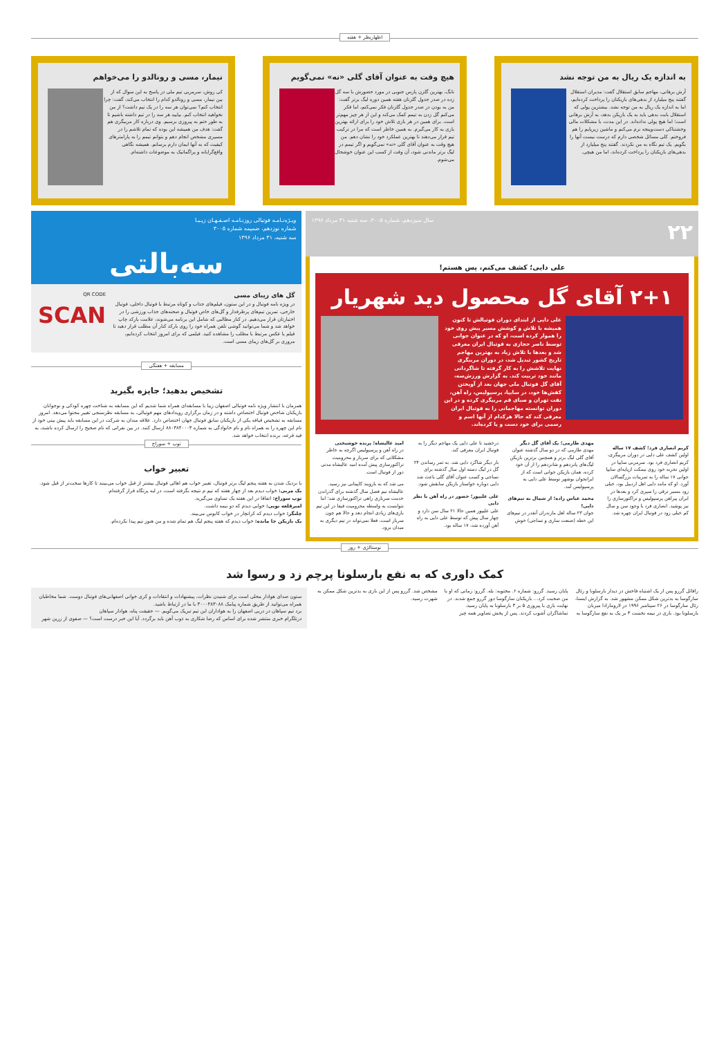اظهارنظر + هفته
به اندازه یک ریال به من توجه نشد
آرش برهانی، مهاجم سابق استقلال گفت: مدیران استقلال گفتند پنج میلیارد از بدهی‌های بازیکنان را پرداخت کرده‌ایم، اما به اندازه یک ریال به من توجه نشد. بیشترین پولی که استقلال بابت بدهی باید به یک بازیکن بدهد، به آرش برهانی است؛ اما هیچ پولی نداده‌اند. در این مدت، با مشکلات مالی وحشتناکی دست‌وپنجه نرم می‌کنم و ماشین زیرپایم را هم فروختم. کلی مسائل شخصی دارم که درست نیست آنها را بگویم. یک تیم نگاه به من نکردند. گفتند پنج میلیارد از بدهی‌های بازیکنان را پرداخت کرده‌اند، اما من هیچی.
هیچ وقت به عنوان آقای گلی «نه» نمی‌گویم
نانگ، بهترین گلزن پارس جنوبی در مورد حضورش با سه گل زده در صدر جدول گلزنان هفته همین دوره لیگ برتر گفت: من به بودن در صدر جدول گلزنان فکر نمی‌کنم، اما فکر می‌کنم گل زدن به تیمم کمک می‌کند و این از هر چیز مهم‌تر است. برای همین در هر بازی تلاش خود را برای ارائه بهترین بازی به کار می‌گیرم. به همین خاطر است که مرا در ترکیب تیم قرار می‌دهند تا بهترین عملکرد خود را نشان دهم. من هیچ وقت به عنوان آقای گلی «نه» نمی‌گویم و اگر تیمم در لیگ برتر ماندنی شود، آن وقت از کسب این عنوان خوشحال می‌شوم.
نیمار، مسی و رونالدو را می‌خواهم
کی روش، سرمربی تیم ملی در پاسخ به این سوال که از بین نیمار، مسی و رونالدو کدام را انتخاب می‌کند، گفت: چرا انتخاب کنم؟ نمی‌توان هر سه را در یک تیم داشت؟ از من نخواهید انتخاب کنم. بیایید هر سه را در تیم داشته باشیم تا به طور حتم به پیروزی برسیم. وی درباره کار مربیگری هم گفت: هدف من همیشه این بوده که تمام تلاشم را در مسیری مشخص انجام دهم و بتوانم تیمم را به پارامترهای کیفیت که به آنها ایمان دارم برسانم. همیشه نگاهی واقع‌گرایانه و پراگماتیک به موضوعات داشته‌ام.
۲۲ سال سیزدهم، شماره ۳۰۰۵، سه شنبه ۳۱ مرداد ۱۳۹۶
علی دایی؛ کشف می‌کنم، پس هستم!
۲+۱ آقای گل محصول دید شهریار
علی دایی از ابتدای دوران فوتبالش تا کنون همیشه با تلاش و کوشش مسیر پیش روی خود را هموار کرده است، او که در عنوان جوانی توسط ناصر حجازی به فوتبال ایران معرفی شد و بعدها با تلاش زیاد به بهترین مهاجم تاریخ کشور تبدیل شد، در دوران مربیگری نهایت تلاشش را به کار گرفته تا شاگردانی مانند خود تربیت کند. به گزارش ورزش‌سه، آقای گل فوتبال ملی جهان بعد از آویختن کفش‌ها خود، در سایپا، پرسپولیس، راه آهن، نفت تهران و صبای قم مربیگری کرده و در این دوران توانسته مهاجمانی را به فوتبال ایران معرفی کند که حالا هرکدام از آنها اسم و رسمی برای خود دست و پا کرده‌اند.
کریم انصاری فرد؛ کشف ۱۷ ساله
اولین کشف علی دایی در دوران مربیگری، کریم انصاری فرد بود. سرمربی سایپا در اولین تجربه خود روی نیمکت ازپایه‌ای سایپا جوانی ۱۷ ساله را به تمرینات بزرگسالان آورد. او که مانند دایی اهل اردبیل بود، خیلی زود مسیر ترقی را سپری کرد و بعدها در ایران پیراهن پرسپولیس و تراکتورسازی را نیز پوشید. انصاری فرد با وجود سن و سال کم خیلی زود در فوتبال ایران چهره شد.
مهدی طارمی؛ یک آقای گل دیگر
مهدی طارمی که در دو سال گذشته عنوان آقای گلی لیگ برتر و همچنین برترین بازیکن لیگ‌های پانزدهم و شانزدهم را از آن خود کرده، همان بازیکن جوانی است که از ایرانجوان بوشهر توسط علی دایی به پرسپولیس آمد.
محمد عباس زاده؛ از شمال به تیم‌های دایی!
جوان ۲۳ ساله اهل مازندران آنقدر در تیم‌های این خطه (صنعت ساری و نساجی) خوش درخشید تا علی دایی یک مهاجم دیگر را به فوتبال ایران معرفی کند.
بار دیگر شاگرد دایی شد. به ثمر رساندن ۲۴ گل در لیگ دسته اول سال گذشته برای نساجی و کسب عنوان آقای گلی باعث شد دایی دوباره خواستار بازیکن سابقش شود.
علی علیپور؛ حضور در راه آهن با نظر دایی
علی علیپور همین حالا ۲۱ سال سن دارد و چهار سال پیش که توسط علی دایی به راه آهن آورده شد، ۱۷ ساله بود.
امید عالیشاه؛ پرنده خوشبختی
در راه آهن و پرسپولیس اگرچه به خاطر مشکلاتی که برای سرباز و محرومیت تراکتورسازی پیش آمده امید عالیشاه مدتی دور از فوتبال است.
می شد که به بازوبند کاپیتانی نیز رسید. عالیشاه نیم فصل سال گذشته برای گذراندن خدمت سربازی راهی تراکتورسازی شد؛ اما نتوانست به واسطه محرومیت فیفا در این تیم بازی‌های زیادی انجام دهد و حالا هم چون سرباز است، فعلا نمی‌تواند در تیم دیگری به میدان برود.
ویـژه‌نـامـه فوتبالی روزنـامـه اصـفـهـان زیـبـا
شماره نوزدهم، ضمیمه شماره ۳۰۰۵
سه شنبه، ۳۱ مرداد ۱۳۹۶
سه‌بالتی
گل های زیبای مسی
در ویژه نامه فوتبال و در این ستون، فیلم‌های جذاب و کوتاه مرتبط با فوتبال داخلی، فوتبال خارجی، تمرین تیم‌های پرطرفدار و گل‌های خاص فوتبال و صحنه‌های جذاب ورزشی را در اختیارتان قرار می‌دهیم. در کنار مطالبی که شامل این برنامه می‌شوند، علامت بارکد چاپ خواهد شد و شما می‌توانید گوشی تلفن همراه خود را روی بارکد کنار آن مطلب قرار دهید تا فیلم یا عکس مرتبط با مطلب را مشاهده کنید. فیلمی که برای امروز انتخاب کرده‌ایم، مروری بر گل‌های زیبای مسی است.
QR CODE
SCAN
مسابقه + هفتگی
تشخیص بدهید؛ جایزه بگیرید
همزمان با انتشار ویژه نامه فوتبالی اصفهان زیبا با مسابقه‌ای همراه شما شدیم که این مسابقه به شناخت چهره کودکی و نوجوانان بازیکنان شاخص فوتبال اختصاص داشته و در زمان برگزاری رویدادهای مهم فوتبالی، به مسابقه نظرسنجی تغییر محتوا می‌دهد. امروز مسابقه به تشخیص قیافه یکی از بازیکنان سابق فوتبال جهان اختصاص دارد. علاقه مندان به شرکت در این مسابقه باید پیش بینی خود از نام این چهره را به همراه نام و نام خانوادگی به شماره ۸۸۰۳۸۴۰۰۰۳ ارسال کنند. در بین نفراتی که نام صحیح را ارسال کرده باشند، به قید قرعه، برنده انتخاب خواهد شد.
توپ + سوراخ
تعبیر خواب
با نزدیک شدن به هفته پنجم لیگ برتر فوتبال، تعبیر خواب هم اهالی فوتبال بیشتر از قبل خواب می‌بینند تا کارها سخت‌تر از قبل شود.
یک مربی: خواب دیدم بعد از چهار هفته که تیم م نتیجه نگرفته است، در لبه پرتگاه قرار گرفته‌ام.
توپ سوراخ: اتفاقا در این هفته یک تساوی می‌گیرید.
امیرقلعه نویی: خوابی دیدم که دو نیمه داشت.
چلنگر: خواب دیدم که کرانچار در خواب کابوس می‌بیند.
یک بازیکن جا مانده: خواب دیدم که هفته پنجم لیگ هم تمام شده و من هنوز تیم پیدا نکرده‌ام.
نوستالژی + روز
کمک داوری که به نفع بارسلونا پرچم زد و رسوا شد
رافائل گررو پس از یک اشتباه فاحش در دیدار بارسلونا و رئال سارگوسا به بدترین شکل ممکن مشهور شد. به گزارش ایسنا، رئال سارگوسا در ۲۶ سپتامبر ۱۹۹۶ در لارومارادا میزبان بارسلونا بود. بازی در نیمه نخست ۳ بر یک به نفع سارگوسا به پایان رسید. گررو: شماره ۶. مختوبه: بله. گررو: زمانی که او با من صحبت کرد... بازیکنان سارگوسا دور گررو جمع شدند. در نهایت بازی با پیروزی ۵ بر ۳ بارسلونا به پایان رسید. تماشاگران آشوب کردند. پس از پخش تصاویر همه چیز مشخص شد. گررو پس از این بازی به بدترین شکل ممکن به شهرت رسید.
ستون صدای هوادار محلی است برای شنیدن نظرات، پیشنهادات و انتقادات و کری خوانی اصفهانی‌های فوتبال دوست. شما مخاطبان همراه می‌توانید از طریق شماره پیامک ۳۰۰۰۴۸۳۰۸۸ با ما در ارتباط باشید.
برد تیم سپاهان در دربی اصفهان را به هواداران این تیم تبریک می‌گویم. — حقیقت پناه، هوادار سپاهان
درتلگرام خبری منتشر شده برای اساس که رضا شکاری به ذوب آهن باید برگردد. آیا این خبر درست است؟ — صفوی از زرین شهر